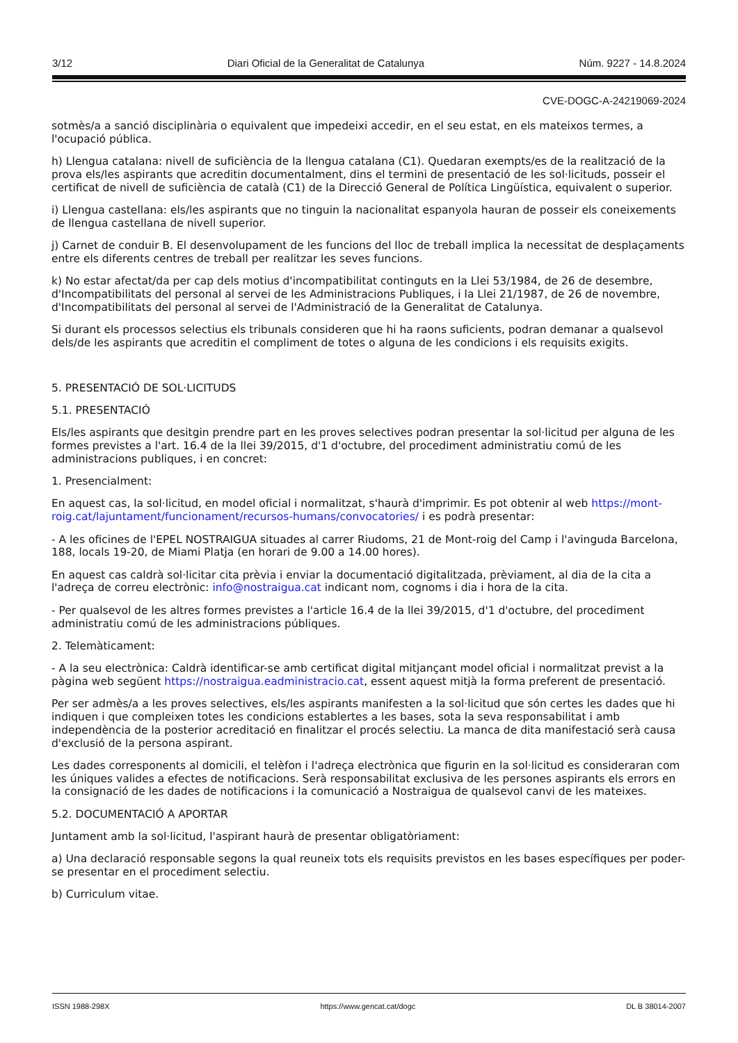3/12 Diari Oficial de la Generalitat de Catalunya Núm. 9227 - 14.8.2024
CVE-DOGC-A-24219069-2024
sotmès/a a sanció disciplinària o equivalent que impedeixi accedir, en el seu estat, en els mateixos termes, a l'ocupació pública.
h) Llengua catalana: nivell de suficiència de la llengua catalana (C1). Quedaran exempts/es de la realització de la prova els/les aspirants que acreditin documentalment, dins el termini de presentació de les sol·licituds, posseir el certificat de nivell de suficiència de català (C1) de la Direcció General de Política Lingüística, equivalent o superior.
i) Llengua castellana: els/les aspirants que no tinguin la nacionalitat espanyola hauran de posseir els coneixements de llengua castellana de nivell superior.
j) Carnet de conduir B. El desenvolupament de les funcions del lloc de treball implica la necessitat de desplaçaments entre els diferents centres de treball per realitzar les seves funcions.
k) No estar afectat/da per cap dels motius d'incompatibilitat continguts en la Llei 53/1984, de 26 de desembre, d'Incompatibilitats del personal al servei de les Administracions Publiques, i la Llei 21/1987, de 26 de novembre, d'Incompatibilitats del personal al servei de l'Administració de la Generalitat de Catalunya.
Si durant els processos selectius els tribunals consideren que hi ha raons suficients, podran demanar a qualsevol dels/de les aspirants que acreditin el compliment de totes o alguna de les condicions i els requisits exigits.
5. PRESENTACIÓ DE SOL·LICITUDS
5.1. PRESENTACIÓ
Els/les aspirants que desitgin prendre part en les proves selectives podran presentar la sol·licitud per alguna de les formes previstes a l'art. 16.4 de la llei 39/2015, d'1 d'octubre, del procediment administratiu comú de les administracions publiques, i en concret:
1. Presencialment:
En aquest cas, la sol·licitud, en model oficial i normalitzat, s'haurà d'imprimir. Es pot obtenir al web https://mont-roig.cat/lajuntament/funcionament/recursos-humans/convocatories/ i es podrà presentar:
- A les oficines de l'EPEL NOSTRAIGUA situades al carrer Riudoms, 21 de Mont-roig del Camp i l'avinguda Barcelona, 188, locals 19-20, de Miami Platja (en horari de 9.00 a 14.00 hores).
En aquest cas caldrà sol·licitar cita prèvia i enviar la documentació digitalitzada, prèviament, al dia de la cita a l'adreça de correu electrònic: info@nostraigua.cat indicant nom, cognoms i dia i hora de la cita.
- Per qualsevol de les altres formes previstes a l'article 16.4 de la llei 39/2015, d'1 d'octubre, del procediment administratiu comú de les administracions públiques.
2. Telemàticament:
- A la seu electrònica: Caldrà identificar-se amb certificat digital mitjançant model oficial i normalitzat previst a la pàgina web següent https://nostraigua.eadministracio.cat, essent aquest mitjà la forma preferent de presentació.
Per ser admès/a a les proves selectives, els/les aspirants manifesten a la sol·licitud que són certes les dades que hi indiquen i que compleixen totes les condicions establertes a les bases, sota la seva responsabilitat i amb independència de la posterior acreditació en finalitzar el procés selectiu. La manca de dita manifestació serà causa d'exclusió de la persona aspirant.
Les dades corresponents al domicili, el telèfon i l'adreça electrònica que figurin en la sol·licitud es consideraran com les úniques valides a efectes de notificacions. Serà responsabilitat exclusiva de les persones aspirants els errors en la consignació de les dades de notificacions i la comunicació a Nostraigua de qualsevol canvi de les mateixes.
5.2. DOCUMENTACIÓ A APORTAR
Juntament amb la sol·licitud, l'aspirant haurà de presentar obligatòriament:
a) Una declaració responsable segons la qual reuneix tots els requisits previstos en les bases específiques per poder-se presentar en el procediment selectiu.
b) Curriculum vitae.
ISSN 1988-298X https://www.gencat.cat/dogc DL B 38014-2007